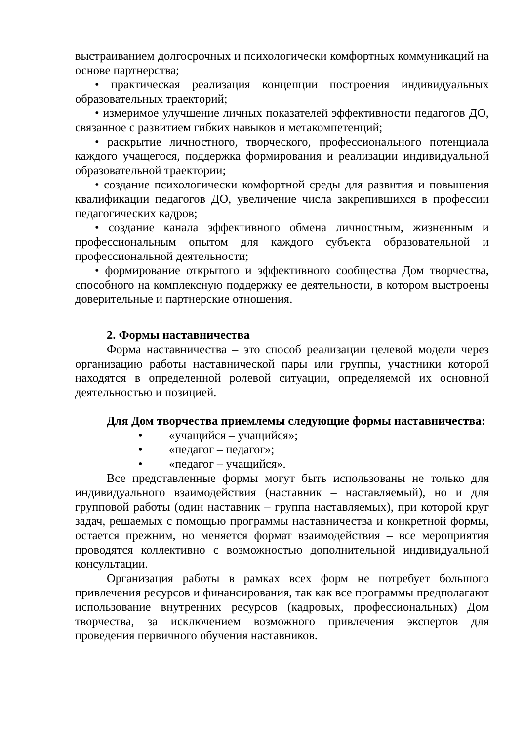выстраиванием долгосрочных и психологически комфортных коммуникаций на основе партнерства;
• практическая реализация концепции построения индивидуальных образовательных траекторий;
• измеримое улучшение личных показателей эффективности педагогов ДО, связанное с развитием гибких навыков и метакомпетенций;
• раскрытие личностного, творческого, профессионального потенциала каждого учащегося, поддержка формирования и реализации индивидуальной образовательной траектории;
• создание психологически комфортной среды для развития и повышения квалификации педагогов ДО, увеличение числа закрепившихся в профессии педагогических кадров;
• создание канала эффективного обмена личностным, жизненным и профессиональным опытом для каждого субъекта образовательной и профессиональной деятельности;
• формирование открытого и эффективного сообщества Дом творчества, способного на комплексную поддержку ее деятельности, в котором выстроены доверительные и партнерские отношения.
2. Формы наставничества
Форма наставничества – это способ реализации целевой модели через организацию работы наставнической пары или группы, участники которой находятся в определенной ролевой ситуации, определяемой их основной деятельностью и позицией.
Для Дом творчества приемлемы следующие формы наставничества:
• «учащийся – учащийся»;
• «педагог – педагог»;
• «педагог – учащийся».
Все представленные формы могут быть использованы не только для индивидуального взаимодействия (наставник – наставляемый), но и для групповой работы (один наставник – группа наставляемых), при которой круг задач, решаемых с помощью программы наставничества и конкретной формы, остается прежним, но меняется формат взаимодействия – все мероприятия проводятся коллективно с возможностью дополнительной индивидуальной консультации.
Организация работы в рамках всех форм не потребует большого привлечения ресурсов и финансирования, так как все программы предполагают использование внутренних ресурсов (кадровых, профессиональных) Дом творчества, за исключением возможного привлечения экспертов для проведения первичного обучения наставников.